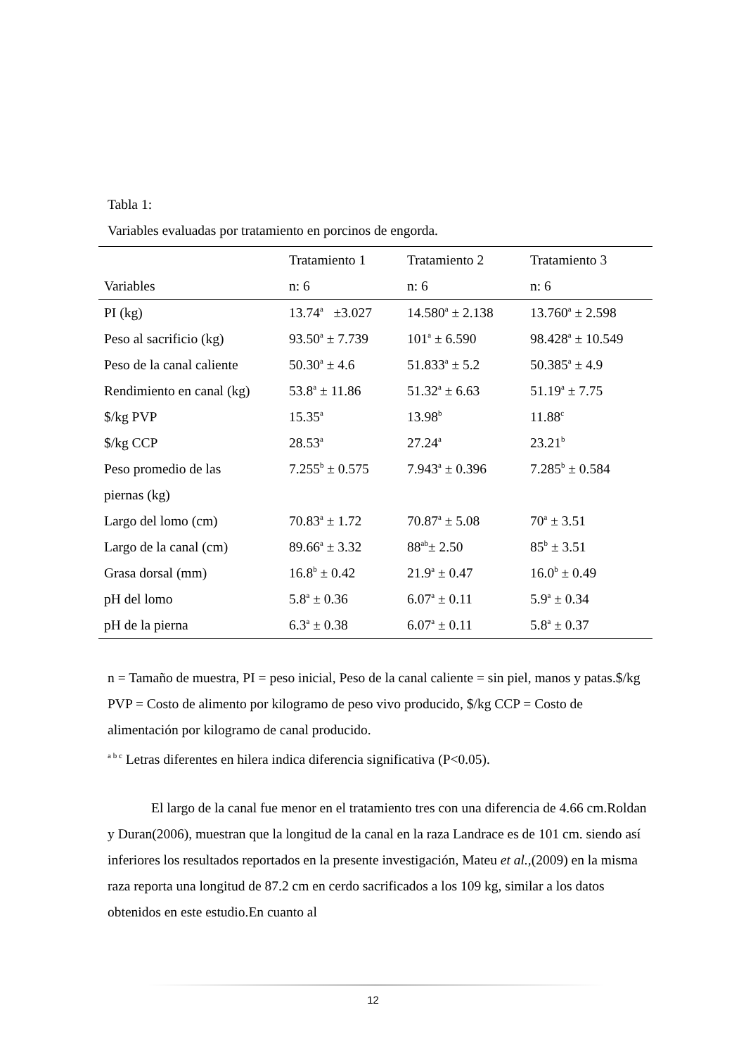Tabla 1:
Variables evaluadas por tratamiento en porcinos de engorda.
| | Tratamiento 1 | Tratamiento 2 | Tratamiento 3 |
| --- | --- | --- | --- |
| Variables | n: 6 | n: 6 | n: 6 |
| PI (kg) | 13.74<sup>a</sup> ±3.027 | 14.580<sup>a</sup> ± 2.138 | 13.760<sup>a</sup> ± 2.598 |
| Peso al sacrificio (kg) | 93.50<sup>a</sup> ± 7.739 | 101<sup>a</sup> ± 6.590 | 98.428<sup>a</sup> ± 10.549 |
| Peso de la canal caliente | 50.30<sup>a</sup> ± 4.6 | 51.833<sup>a</sup> ± 5.2 | 50.385<sup>a</sup> ± 4.9 |
| Rendimiento en canal (kg) | 53.8<sup>a</sup> ± 11.86 | 51.32<sup>a</sup> ± 6.63 | 51.19<sup>a</sup> ± 7.75 |
| $/kg PVP | 15.35<sup>a</sup> | 13.98<sup>b</sup> | 11.88<sup>c</sup> |
| $/kg CCP | 28.53<sup>a</sup> | 27.24<sup>a</sup> | 23.21<sup>b</sup> |
| Peso promedio de las | 7.255<sup>b</sup> ± 0.575 | 7.943<sup>a</sup> ± 0.396 | 7.285<sup>b</sup> ± 0.584 |
| piernas (kg) | | | |
| Largo del lomo (cm) | 70.83<sup>a</sup> ± 1.72 | 70.87<sup>a</sup> ± 5.08 | 70<sup>a</sup> ± 3.51 |
| Largo de la canal (cm) | 89.66<sup>a</sup> ± 3.32 | 88<sup>ab</sup>± 2.50 | 85<sup>b</sup> ± 3.51 |
| Grasa dorsal (mm) | 16.8<sup>b</sup> ± 0.42 | 21.9<sup>a</sup> ± 0.47 | 16.0<sup>b</sup> ± 0.49 |
| pH del lomo | 5.8<sup>a</sup> ± 0.36 | 6.07<sup>a</sup> ± 0.11 | 5.9<sup>a</sup> ± 0.34 |
| pH de la pierna | 6.3<sup>a</sup> ± 0.38 | 6.07<sup>a</sup> ± 0.11 | 5.8<sup>a</sup> ± 0.37 |
n = Tamaño de muestra, PI = peso inicial, Peso de la canal caliente = sin piel, manos y patas.$/kg PVP = Costo de alimento por kilogramo de peso vivo producido, $/kg CCP = Costo de alimentación por kilogramo de canal producido.
<sup>a b c</sup> Letras diferentes en hilera indica diferencia significativa (P<0.05).
El largo de la canal fue menor en el tratamiento tres con una diferencia de 4.66 cm.Roldan y Duran(2006), muestran que la longitud de la canal en la raza Landrace es de 101 cm. siendo así inferiores los resultados reportados en la presente investigación, Mateu et al.,(2009) en la misma raza reporta una longitud de 87.2 cm en cerdo sacrificados a los 109 kg, similar a los datos obtenidos en este estudio.En cuanto al
12